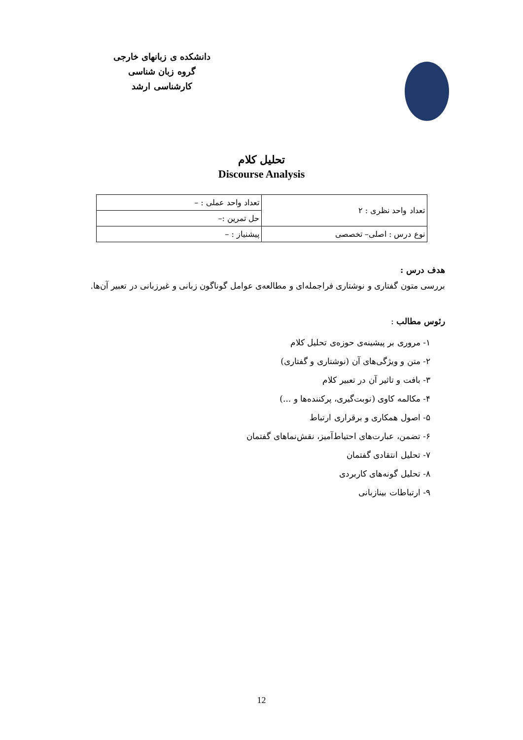دانشکده ی زبانهای خارجی
گروه زبان شناسی
کارشناسی ارشد
تحلیل کلام
Discourse Analysis
| تعداد واحد نظری : ۲ | تعداد واحد عملی : – |
| | حل تمرین :– |
| نوع درس : اصلی– تخصصی | پیشنیاز : – |
هدف درس :
بررسی متون گفتاری و نوشتاری فراجمله‌ای و مطالعه‌ی عوامل گوناگون زبانی و غیرزبانی در تعبیر آن‌ها.
رئوس مطالب :
۱- مروری بر پیشینه‌ی حوزه‌ی تحلیل کلام
۲- متن و ویژگی‌های آن (نوشتاری و گفتاری)
۳- بافت و تاثیر آن در تعبیر کلام
۴- مکالمه کاوی (نوبت‌گیری، پرکننده‌ها و ...)
۵- اصول همکاری و برقراری ارتباط
۶- تضمن، عبارت‌های احتیاط‌آمیز، نقش‌نماهای گفتمان
۷- تحلیل انتقادی گفتمان
۸- تحلیل گونه‌های کاربردی
۹- ارتباطات بینازبانی
12